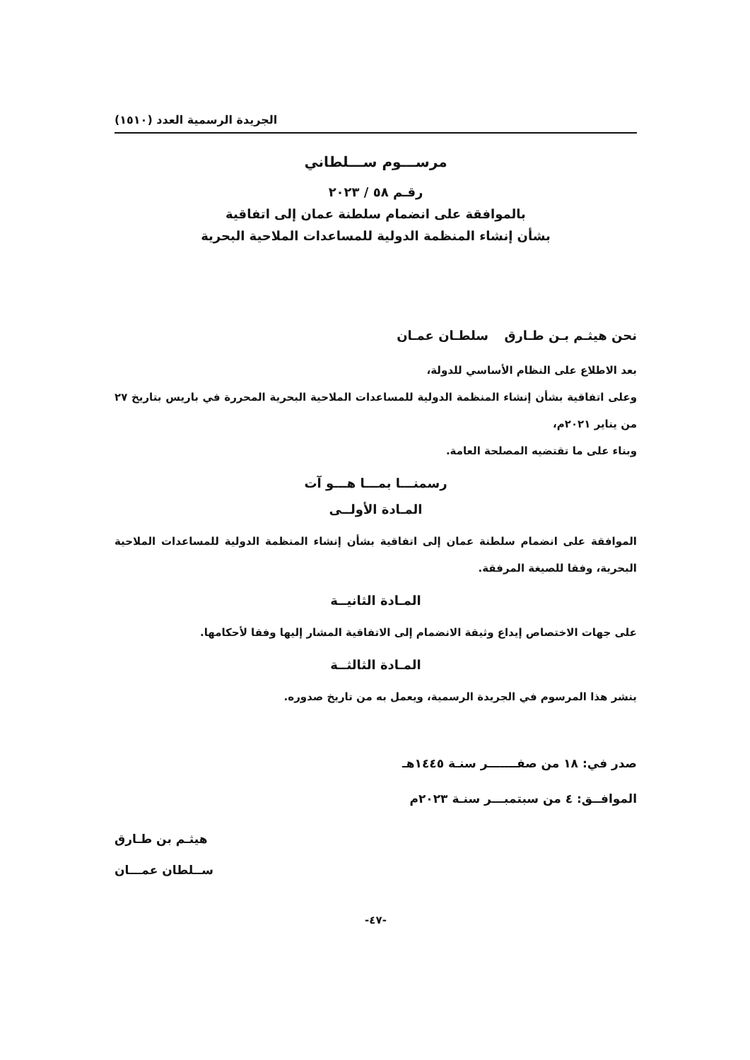الجريدة الرسمية العدد (١٥١٠)
مرســـوم ســـلطاني
رقـم ٥٨ / ٢٠٢٣
بالموافقة على انضمام سلطنة عمان إلى اتفاقية
بشأن إنشاء المنظمة الدولية للمساعدات الملاحية البحرية
نحن هيثـم بـن طـارق سلطـان عمـان
بعد الاطلاع على النظام الأساسي للدولة،
وعلى اتفاقية بشأن إنشاء المنظمة الدولية للمساعدات الملاحية البحرية المحررة في باريس بتاريخ ٢٧ من يناير ٢٠٢١م،
وبناء على ما تقتضيه المصلحة العامة.
رسمنـــا بمـــا هـــو آت
المـادة الأولــى
الموافقة على انضمام سلطنة عمان إلى اتفاقية بشأن إنشاء المنظمة الدولية للمساعدات الملاحية البحرية، وفقا للصيغة المرفقة.
المـادة الثانيــة
على جهات الاختصاص إيداع وثيقة الانضمام إلى الاتفاقية المشار إليها وفقا لأحكامها.
المـادة الثالثــة
ينشر هذا المرسوم في الجريدة الرسمية، ويعمل به من تاريخ صدوره.
صدر في: ١٨ من صفـــــــر سنـة ١٤٤٥هـ
الموافــق: ٤ من سبتمبـــر سنـة ٢٠٢٣م
هيثـم بن طـارق
ســلطان عمـــان
-٤٧-